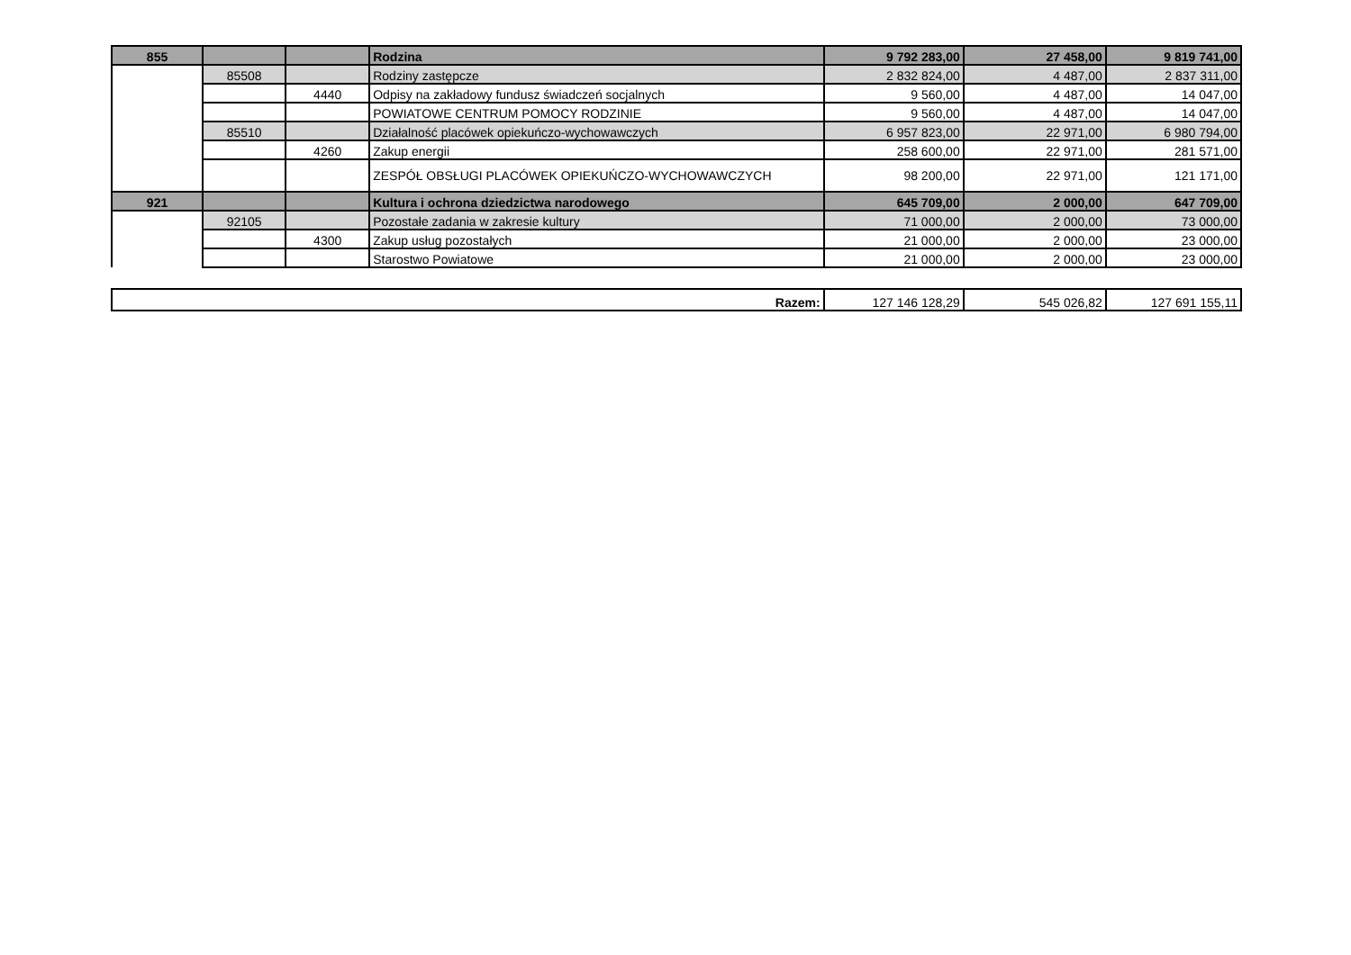| 855 | | | Rodzina | 9 792 283,00 | 27 458,00 | 9 819 741,00 |
| | 85508 | | Rodziny zastępcze | 2 832 824,00 | 4 487,00 | 2 837 311,00 |
| | | 4440 | Odpisy na zakładowy fundusz świadczeń socjalnych | 9 560,00 | 4 487,00 | 14 047,00 |
| | | | POWIATOWE CENTRUM POMOCY RODZINIE | 9 560,00 | 4 487,00 | 14 047,00 |
| | 85510 | | Działalność placówek opiekuńczo-wychowawczych | 6 957 823,00 | 22 971,00 | 6 980 794,00 |
| | | 4260 | Zakup energii | 258 600,00 | 22 971,00 | 281 571,00 |
| | | | ZESPÓŁ OBSŁUGI PLACÓWEK OPIEKUŃCZO-WYCHOWAWCZYCH | 98 200,00 | 22 971,00 | 121 171,00 |
| 921 | | | Kultura i ochrona dziedzictwa narodowego | 645 709,00 | 2 000,00 | 647 709,00 |
| | 92105 | | Pozostałe zadania w zakresie kultury | 71 000,00 | 2 000,00 | 73 000,00 |
| | | 4300 | Zakup usług pozostałych | 21 000,00 | 2 000,00 | 23 000,00 |
| | | | Starostwo Powiatowe | 21 000,00 | 2 000,00 | 23 000,00 |
| Razem: | 127 146 128,29 | 545 026,82 | 127 691 155,11 |